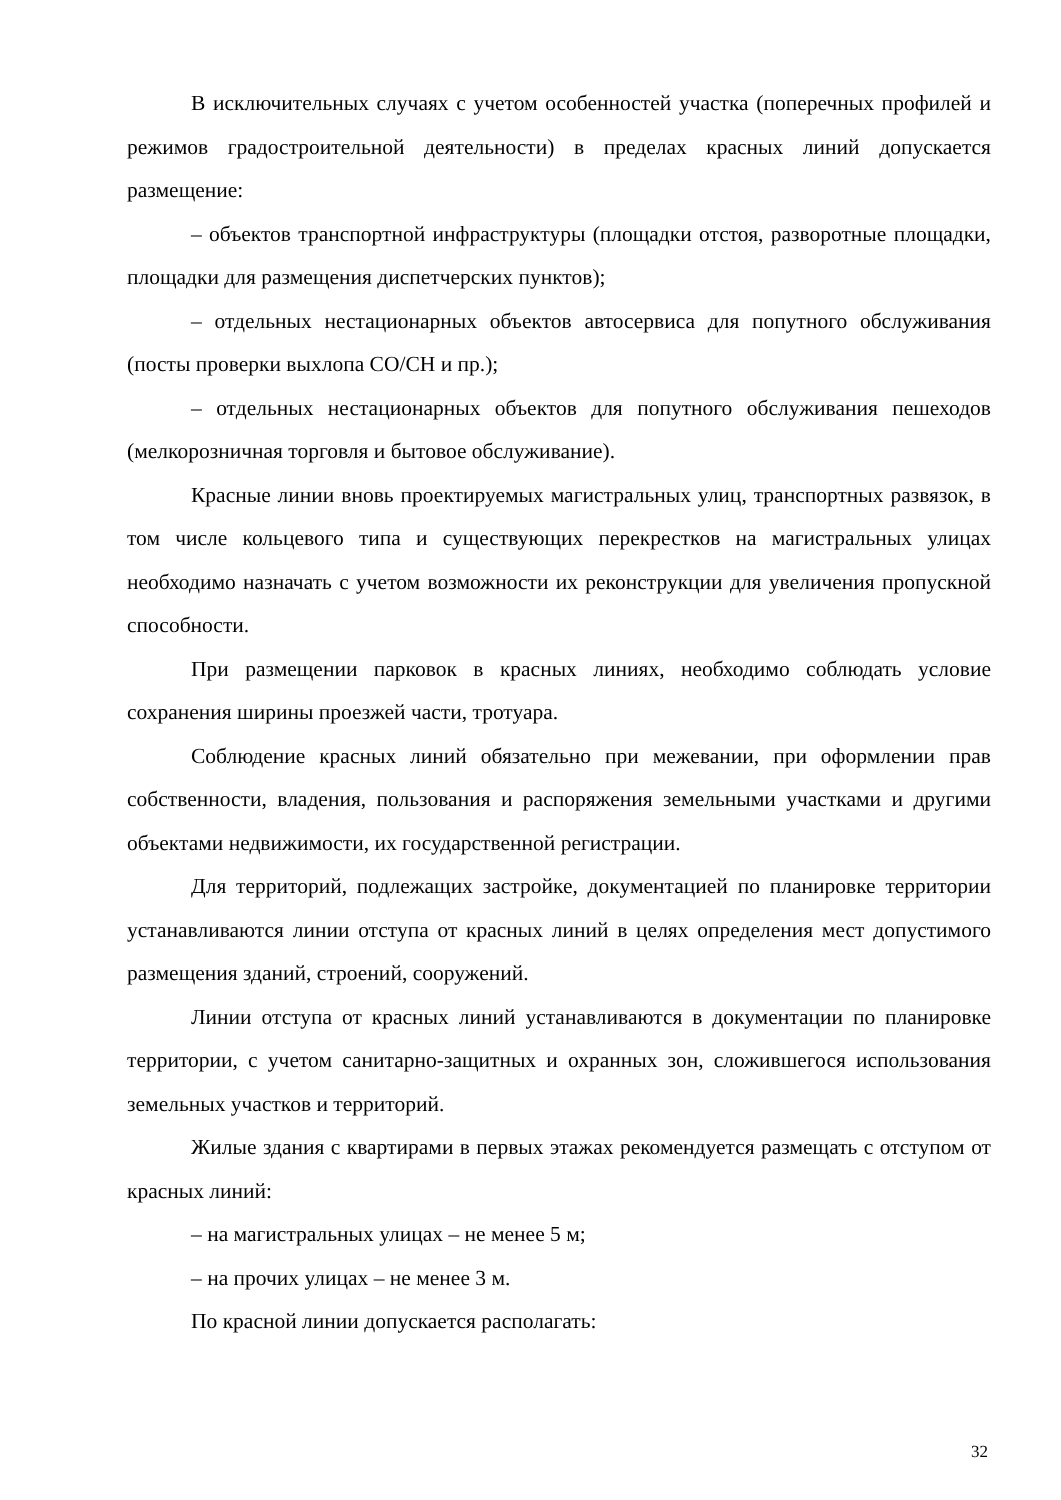В исключительных случаях с учетом особенностей участка (поперечных профилей и режимов градостроительной деятельности) в пределах красных линий допускается размещение:
– объектов транспортной инфраструктуры (площадки отстоя, разворотные площадки, площадки для размещения диспетчерских пунктов);
– отдельных нестационарных объектов автосервиса для попутного обслуживания (посты проверки выхлопа СО/СН и пр.);
– отдельных нестационарных объектов для попутного обслуживания пешеходов (мелкорозничная торговля и бытовое обслуживание).
Красные линии вновь проектируемых магистральных улиц, транспортных развязок, в том числе кольцевого типа и существующих перекрестков на магистральных улицах необходимо назначать с учетом возможности их реконструкции для увеличения пропускной способности.
При размещении парковок в красных линиях, необходимо соблюдать условие сохранения ширины проезжей части, тротуара.
Соблюдение красных линий обязательно при межевании, при оформлении прав собственности, владения, пользования и распоряжения земельными участками и другими объектами недвижимости, их государственной регистрации.
Для территорий, подлежащих застройке, документацией по планировке территории устанавливаются линии отступа от красных линий в целях определения мест допустимого размещения зданий, строений, сооружений.
Линии отступа от красных линий устанавливаются в документации по планировке территории, с учетом санитарно-защитных и охранных зон, сложившегося использования земельных участков и территорий.
Жилые здания с квартирами в первых этажах рекомендуется размещать с отступом от красных линий:
– на магистральных улицах – не менее 5 м;
– на прочих улицах – не менее 3 м.
По красной линии допускается располагать:
32